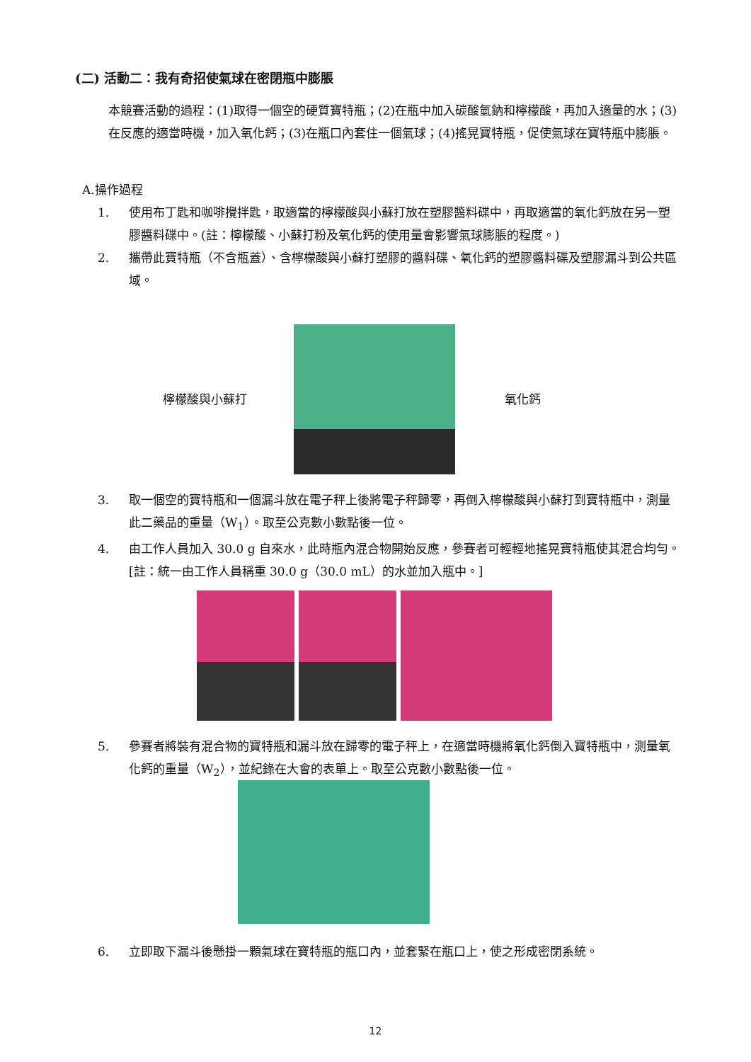(二) 活動二：我有奇招使氣球在密閉瓶中膨脹
本競賽活動的過程：(1)取得一個空的硬質寶特瓶；(2)在瓶中加入碳酸氫鈉和檸檬酸，再加入適量的水；(3)在反應的適當時機，加入氧化鈣；(3)在瓶口內套住一個氣球；(4)搖晃寶特瓶，促使氣球在寶特瓶中膨脹。
A.操作過程
1. 使用布丁匙和咖啡攪拌匙，取適當的檸檬酸與小蘇打放在塑膠醬料碟中，再取適當的氧化鈣放在另一塑膠醬料碟中。(註：檸檬酸、小蘇打粉及氧化鈣的使用量會影響氣球膨脹的程度。)
2. 攜帶此寶特瓶（不含瓶蓋）、含檸檬酸與小蘇打塑膠的醬料碟、氧化鈣的塑膠醬料碟及塑膠漏斗到公共區域。
檸檬酸與小蘇打 氧化鈣
3. 取一個空的寶特瓶和一個漏斗放在電子秤上後將電子秤歸零，再倒入檸檬酸與小蘇打到寶特瓶中，測量此二藥品的重量（W<sub>1</sub>）。取至公克數小數點後一位。
4. 由工作人員加入 30.0 g 自來水，此時瓶內混合物開始反應，參賽者可輕輕地搖晃寶特瓶使其混合均勻。[註：統一由工作人員稱重 30.0 g（30.0 mL）的水並加入瓶中。]
5. 參賽者將裝有混合物的寶特瓶和漏斗放在歸零的電子秤上，在適當時機將氧化鈣倒入寶特瓶中，測量氧化鈣的重量（W<sub>2</sub>），並紀錄在大會的表單上。取至公克數小數點後一位。
6. 立即取下漏斗後懸掛一顆氣球在寶特瓶的瓶口內，並套緊在瓶口上，使之形成密閉系統。
12